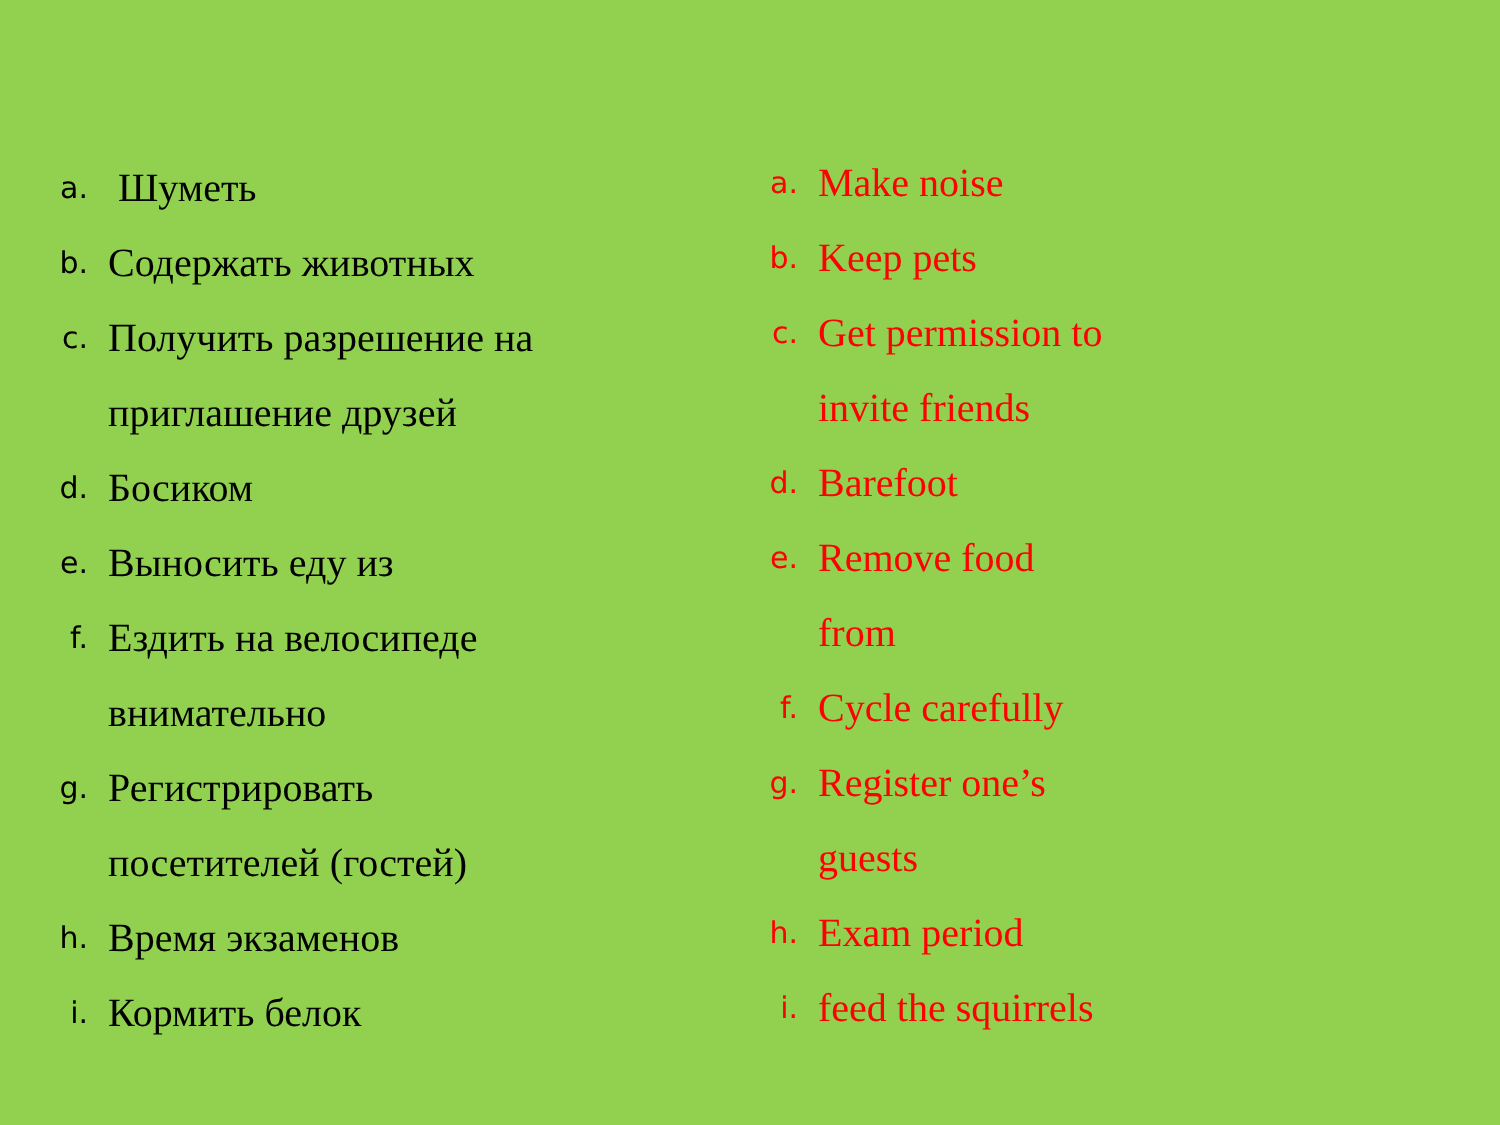a. Шуметь
b. Содержать животных
c. Получить разрешение на
приглашение друзей
d. Босиком
e. Выносить еду из
f. Ездить на велосипеде
внимательно
g. Регистрировать
посетителей (гостей)
h. Время экзаменов
i. Кормить белок
a. Make noise
b. Keep pets
c. Get permission to
invite friends
d. Barefoot
e. Remove food
from
f. Cycle carefully
g. Register one’s
guests
h. Exam period
i. feed the squirrels